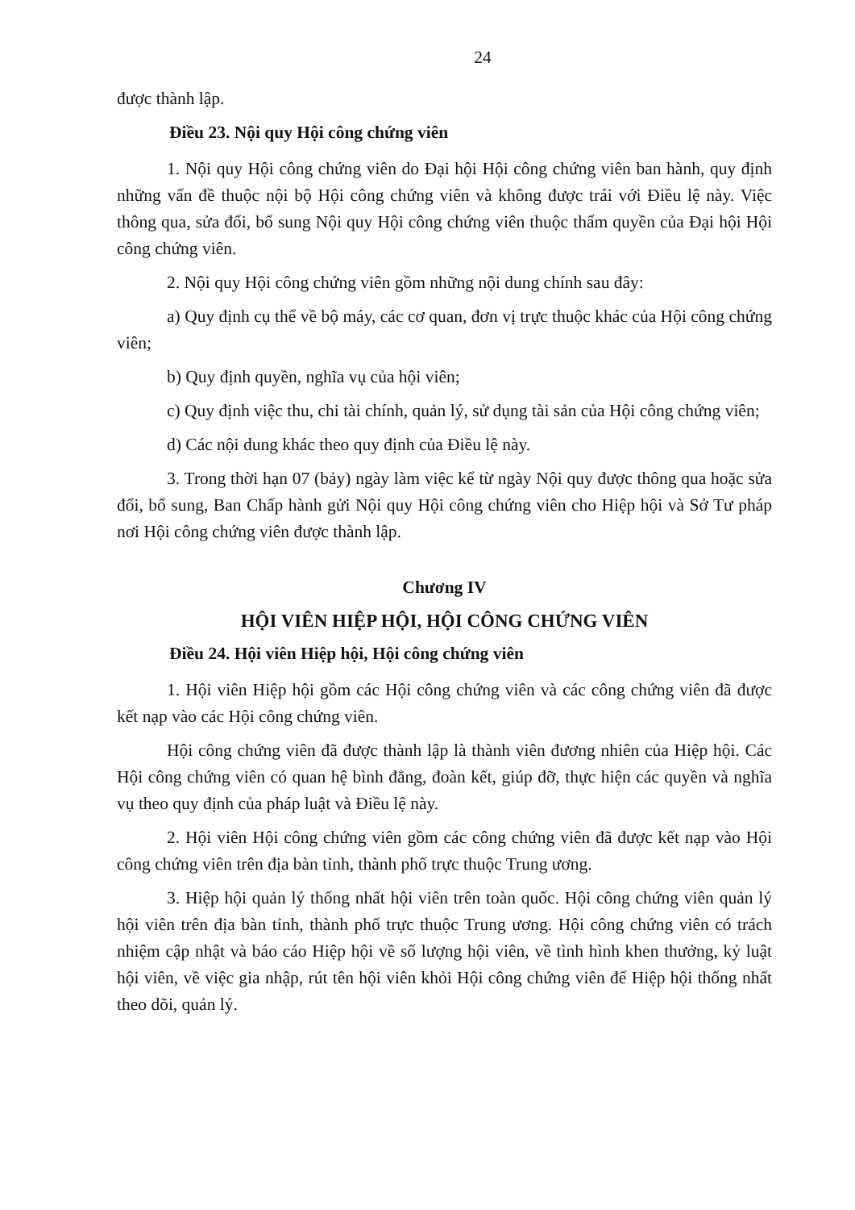24
được thành lập.
Điều 23. Nội quy Hội công chứng viên
1. Nội quy Hội công chứng viên do Đại hội Hội công chứng viên ban hành, quy định những vấn đề thuộc nội bộ Hội công chứng viên và không được trái với Điều lệ này. Việc thông qua, sửa đổi, bổ sung Nội quy Hội công chứng viên thuộc thẩm quyền của Đại hội Hội công chứng viên.
2. Nội quy Hội công chứng viên gồm những nội dung chính sau đây:
a) Quy định cụ thể về bộ máy, các cơ quan, đơn vị trực thuộc khác của Hội công chứng viên;
b) Quy định quyền, nghĩa vụ của hội viên;
c) Quy định việc thu, chi tài chính, quản lý, sử dụng tài sản của Hội công chứng viên;
d) Các nội dung khác theo quy định của Điều lệ này.
3. Trong thời hạn 07 (bảy) ngày làm việc kể từ ngày Nội quy được thông qua hoặc sửa đổi, bổ sung, Ban Chấp hành gửi Nội quy Hội công chứng viên cho Hiệp hội và Sở Tư pháp nơi Hội công chứng viên được thành lập.
Chương IV
HỘI VIÊN HIỆP HỘI, HỘI CÔNG CHỨNG VIÊN
Điều 24. Hội viên Hiệp hội, Hội công chứng viên
1. Hội viên Hiệp hội gồm các Hội công chứng viên và các công chứng viên đã được kết nạp vào các Hội công chứng viên.
Hội công chứng viên đã được thành lập là thành viên đương nhiên của Hiệp hội. Các Hội công chứng viên có quan hệ bình đẳng, đoàn kết, giúp đỡ, thực hiện các quyền và nghĩa vụ theo quy định của pháp luật và Điều lệ này.
2. Hội viên Hội công chứng viên gồm các công chứng viên đã được kết nạp vào Hội công chứng viên trên địa bàn tỉnh, thành phố trực thuộc Trung ương.
3. Hiệp hội quản lý thống nhất hội viên trên toàn quốc. Hội công chứng viên quản lý hội viên trên địa bàn tỉnh, thành phố trực thuộc Trung ương. Hội công chứng viên có trách nhiệm cập nhật và báo cáo Hiệp hội về số lượng hội viên, về tình hình khen thưởng, kỷ luật hội viên, về việc gia nhập, rút tên hội viên khỏi Hội công chứng viên để Hiệp hội thống nhất theo dõi, quản lý.